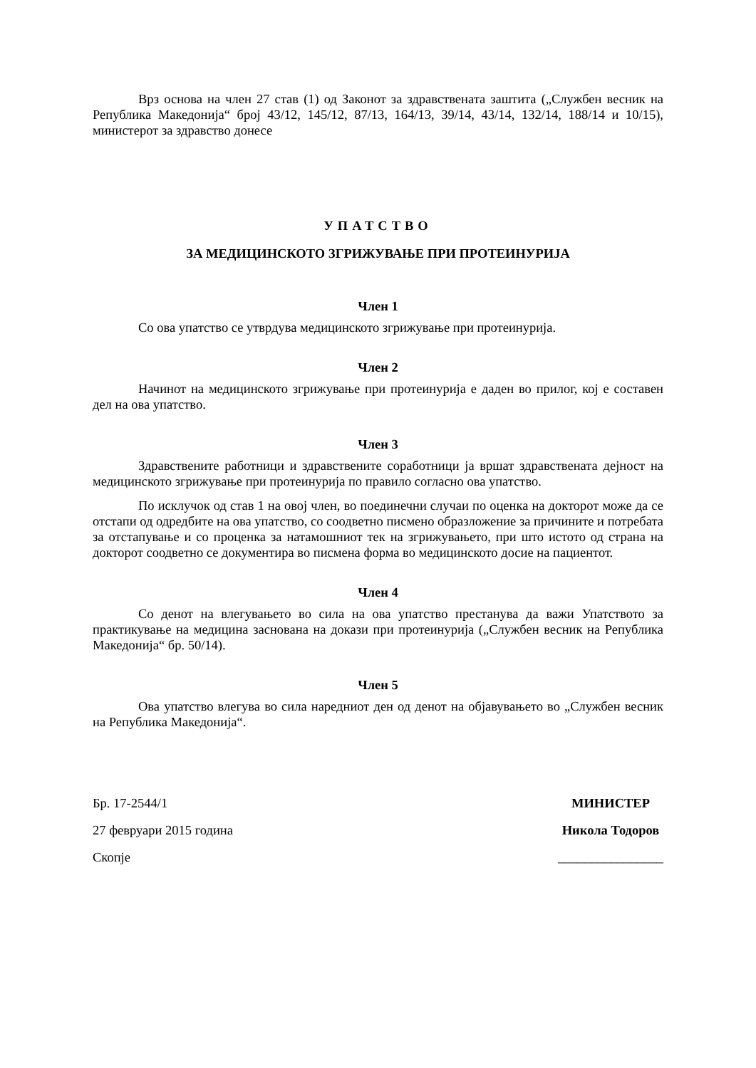Врз основа на член 27 став (1) од Законот за здравствената заштита („Службен весник на Република Македонија“ број 43/12, 145/12, 87/13, 164/13, 39/14, 43/14, 132/14, 188/14 и 10/15), министерот за здравство донесе
УПАТСТВО
ЗА МЕДИЦИНСКОТО ЗГРИЖУВАЊЕ ПРИ ПРОТЕИНУРИЈА
Член 1
Со ова упатство се утврдува медицинското згрижување при протеинурија.
Член 2
Начинот на медицинското згрижување при протеинурија е даден во прилог, кој е составен дел на ова упатство.
Член 3
Здравствените работници и здравствените соработници ја вршат здравствената дејност на медицинското згрижување при протеинурија по правило согласно ова упатство.
По исклучок од став 1 на овој член, во поединечни случаи по оценка на докторот може да се отстапи од одредбите на ова упатство, со соодветно писмено образложение за причините и потребата за отстапување и со проценка за натамошниот тек на згрижувањето, при што истото од страна на докторот соодветно се документира во писмена форма во медицинското досие на пациентот.
Член 4
Со денот на влегувањето во сила на ова упатство престанува да важи Упатството за практикување на медицина заснована на докази при протеинурија („Службен весник на Република Македонија“ бр. 50/14).
Член 5
Ова упатство влегува во сила наредниот ден од денот на објавувањето во „Службен весник на Република Македонија“.
Бр. 17-2544/1
27 февруари 2015 година
Скопје
МИНИСТЕР
Никола Тодоров
________________